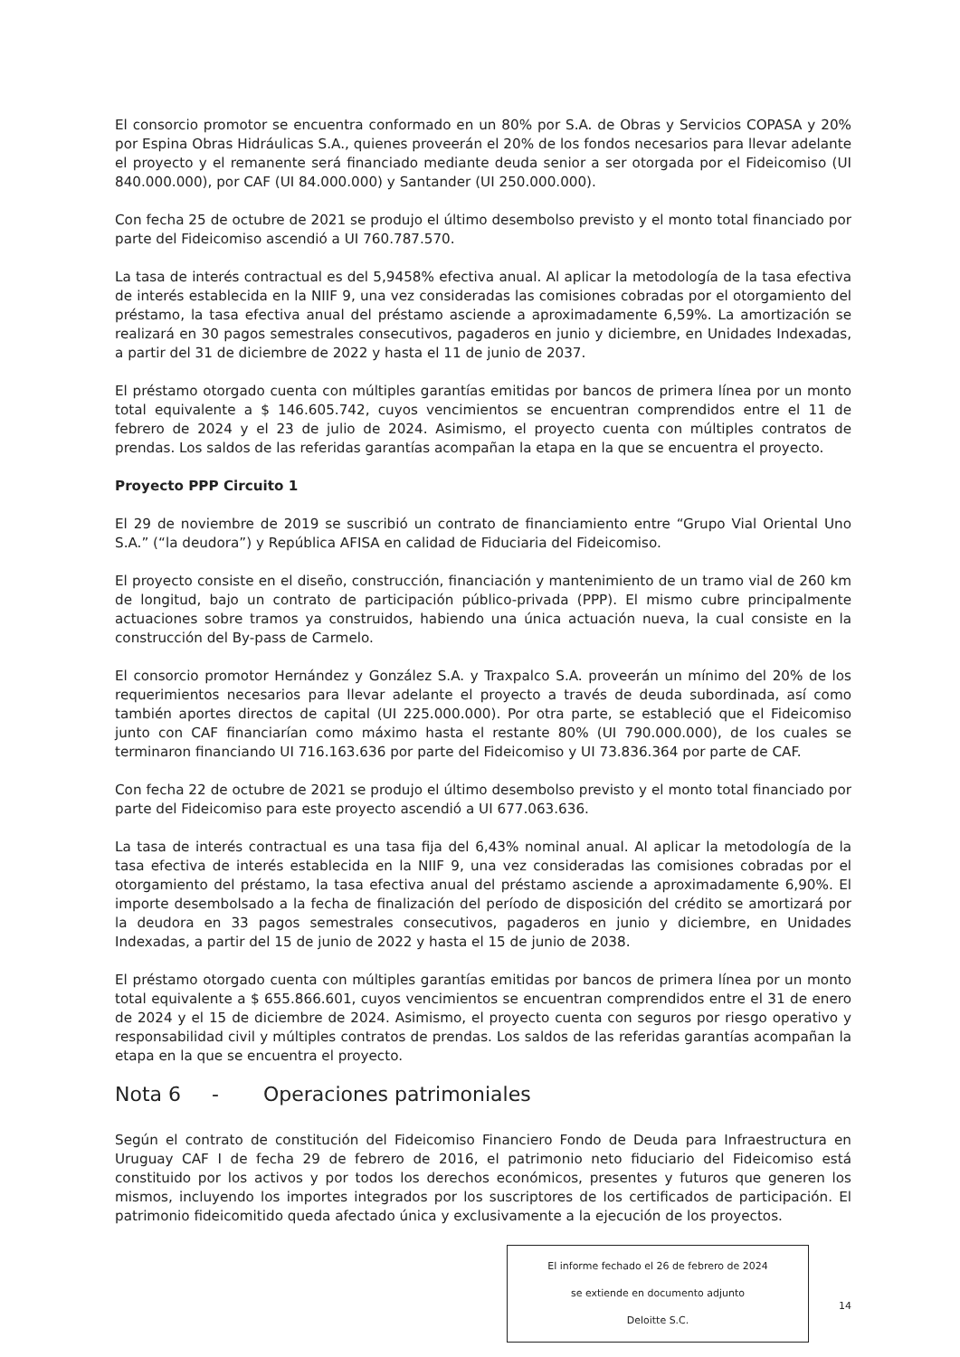El consorcio promotor se encuentra conformado en un 80% por S.A. de Obras y Servicios COPASA y 20% por Espina Obras Hidráulicas S.A., quienes proveerán el 20% de los fondos necesarios para llevar adelante el proyecto y el remanente será financiado mediante deuda senior a ser otorgada por el Fideicomiso (UI 840.000.000), por CAF (UI 84.000.000) y Santander (UI 250.000.000).
Con fecha 25 de octubre de 2021 se produjo el último desembolso previsto y el monto total financiado por parte del Fideicomiso ascendió a UI 760.787.570.
La tasa de interés contractual es del 5,9458% efectiva anual. Al aplicar la metodología de la tasa efectiva de interés establecida en la NIIF 9, una vez consideradas las comisiones cobradas por el otorgamiento del préstamo, la tasa efectiva anual del préstamo asciende a aproximadamente 6,59%. La amortización se realizará en 30 pagos semestrales consecutivos, pagaderos en junio y diciembre, en Unidades Indexadas, a partir del 31 de diciembre de 2022 y hasta el 11 de junio de 2037.
El préstamo otorgado cuenta con múltiples garantías emitidas por bancos de primera línea por un monto total equivalente a $ 146.605.742, cuyos vencimientos se encuentran comprendidos entre el 11 de febrero de 2024 y el 23 de julio de 2024. Asimismo, el proyecto cuenta con múltiples contratos de prendas. Los saldos de las referidas garantías acompañan la etapa en la que se encuentra el proyecto.
Proyecto PPP Circuito 1
El 29 de noviembre de 2019 se suscribió un contrato de financiamiento entre “Grupo Vial Oriental Uno S.A.” (“la deudora”) y República AFISA en calidad de Fiduciaria del Fideicomiso.
El proyecto consiste en el diseño, construcción, financiación y mantenimiento de un tramo vial de 260 km de longitud, bajo un contrato de participación público-privada (PPP). El mismo cubre principalmente actuaciones sobre tramos ya construidos, habiendo una única actuación nueva, la cual consiste en la construcción del By-pass de Carmelo.
El consorcio promotor Hernández y González S.A. y Traxpalco S.A. proveerán un mínimo del 20% de los requerimientos necesarios para llevar adelante el proyecto a través de deuda subordinada, así como también aportes directos de capital (UI 225.000.000). Por otra parte, se estableció que el Fideicomiso junto con CAF financiarían como máximo hasta el restante 80% (UI 790.000.000), de los cuales se terminaron financiando UI 716.163.636 por parte del Fideicomiso y UI 73.836.364 por parte de CAF.
Con fecha 22 de octubre de 2021 se produjo el último desembolso previsto y el monto total financiado por parte del Fideicomiso para este proyecto ascendió a UI 677.063.636.
La tasa de interés contractual es una tasa fija del 6,43% nominal anual. Al aplicar la metodología de la tasa efectiva de interés establecida en la NIIF 9, una vez consideradas las comisiones cobradas por el otorgamiento del préstamo, la tasa efectiva anual del préstamo asciende a aproximadamente 6,90%. El importe desembolsado a la fecha de finalización del período de disposición del crédito se amortizará por la deudora en 33 pagos semestrales consecutivos, pagaderos en junio y diciembre, en Unidades Indexadas, a partir del 15 de junio de 2022 y hasta el 15 de junio de 2038.
El préstamo otorgado cuenta con múltiples garantías emitidas por bancos de primera línea por un monto total equivalente a $ 655.866.601, cuyos vencimientos se encuentran comprendidos entre el 31 de enero de 2024 y el 15 de diciembre de 2024. Asimismo, el proyecto cuenta con seguros por riesgo operativo y responsabilidad civil y múltiples contratos de prendas. Los saldos de las referidas garantías acompañan la etapa en la que se encuentra el proyecto.
Nota 6 - Operaciones patrimoniales
Según el contrato de constitución del Fideicomiso Financiero Fondo de Deuda para Infraestructura en Uruguay CAF I de fecha 29 de febrero de 2016, el patrimonio neto fiduciario del Fideicomiso está constituido por los activos y por todos los derechos económicos, presentes y futuros que generen los mismos, incluyendo los importes integrados por los suscriptores de los certificados de participación. El patrimonio fideicomitido queda afectado única y exclusivamente a la ejecución de los proyectos.
El informe fechado el 26 de febrero de 2024
se extiende en documento adjunto
Deloitte S.C.
14